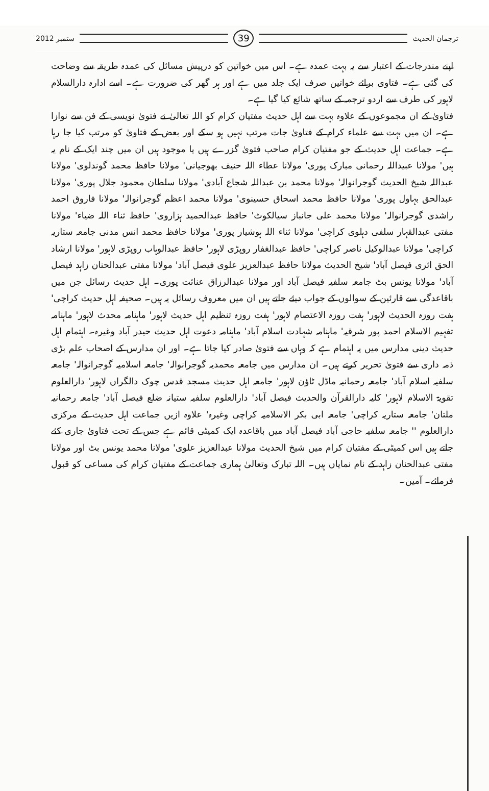ستمبر 2012
39
ترجمان الحدیث
اپنے مندرجات کے اعتبار سے یہ بہت عمدہ ہے۔ اس میں خواتین کو درپیش مسائل کی عمدہ طریقہ سے وضاحت کی گئی ہے۔ فتاوی برائے خواتین صرف ایک جلد میں ہے اور ہر گھر کی ضرورت ہے۔ اسے ادارہ دارالسلام لاہور کی طرف سے اردو ترجمہ کے ساتھ شائع کیا گیا ہے۔
فتاویٰ کے ان مجموعوں کے علاوہ بہت سے اہل حدیث مفتیان کرام کو اللہ تعالیٰ نے فتویٰ نویسی کے فن سے نوازا ہے۔ ان میں بہت سے علماء کرام کے فتاویٰ جات مرتب نہیں ہو سکے اور بعض کے فتاویٰ کو مرتب کیا جا رہا ہے۔ جماعت اہل حدیث کے جو مفتیان کرام صاحب فتویٰ گزرے ہیں یا موجود ہیں ان میں چند ایک کے نام یہ ہیں' مولانا عبیداللہ رحمانی مبارک پوری' مولانا عطاء اللہ حنیف بھوجیانی' مولانا حافظ محمد گوندلوی' مولانا عبداللہ شیخ الحدیث گوجرانوالہ' مولانا محمد بن عبداللہ شجاع آبادی' مولانا سلطان محمود جلال پوری' مولانا عبدالحق بہاول پوری' مولانا حافظ محمد اسحاق حسینوی' مولانا محمد اعظم گوجرانوالہ' مولانا فاروق احمد راشدی گوجرانوالہ' مولانا محمد علی جانباز سیالکوٹ' حافظ عبدالحمید ہزاروی' حافظ ثناء اللہ ضیاء' مولانا مفتی عبدالقہار سلفی دہلوی کراچی' مولانا ثناء اللہ ہوشیار پوری' مولانا حافظ محمد انس مدنی جامعہ ستاریہ کراچی' مولانا عبدالوکیل ناصر کراچی' حافظ عبدالغفار روپڑی لاہور' حافظ عبدالوہاب روپڑی لاہور' مولانا ارشاد الحق اثری فیصل آباد' شیخ الحدیث مولانا حافظ عبدالعزیز علوی فیصل آباد' مولانا مفتی عبدالحنان زاہد فیصل آباد' مولانا یونس بٹ جامعہ سلفیہ فیصل آباد اور مولانا عبدالرزاق عنائت پوری۔ اہل حدیث رسائل جن میں باقاعدگی سے قارئین کے سوالوں کے جواب دیئے جاتے ہیں ان میں معروف رسائل یہ ہیں۔ صحیفہ اہل حدیث کراچی' ہفت روزہ الحدیث لاہور' ہفت روزہ الاعتصام لاہور' ہفت روزہ تنظیم اہل حدیث لاہور' ماہنامہ محدث لاہور' ماہنامہ تفہیم الاسلام احمد پور شرقیہ' ماہنامہ شہادت اسلام آباد' ماہنامہ دعوت اہل حدیث حیدر آباد وغیرہ۔ اہتمام اہل حدیث دینی مدارس میں یہ اہتمام ہے کہ وہاں سے فتویٰ صادر کیا جاتا ہے۔ اور ان مدارس کے اصحاب علم بڑی ذمہ داری سے فتویٰ تحریر کرتے ہیں۔ ان مدارس میں جامعہ محمدیہ گوجرانوالہ' جامعہ اسلامیہ گوجرانوالہ' جامعہ سلفیہ اسلام آباد' جامعہ رحمانیہ ماڈل ٹاؤن لاہور' جامعہ اہل حدیث مسجد قدس چوک دالگراں لاہور' دارالعلوم تقویۃ الاسلام لاہور' کلیہ دارالقرآن والحدیث فیصل آباد' دارالعلوم سلفیہ ستیانہ ضلع فیصل آباد' جامعہ رحمانیہ ملتان' جامعہ ستاریہ کراچی' جامعہ ابی بکر الاسلامیہ کراچی وغیرہ' علاوہ ازیں جماعت اہل حدیث کے مرکزی دارالعلوم '' جامعہ سلفیہ حاجی آباد فیصل آباد میں باقاعدہ ایک کمیٹی قائم ہے جس کے تحت فتاویٰ جاری کئے جاتے ہیں اس کمیٹی کے مفتیان کرام میں شیخ الحدیث مولانا عبدالعزیز علوی' مولانا محمد یونس بٹ اور مولانا مفتی عبدالحنان زاہد کے نام نمایاں ہیں۔ اللہ تبارک وتعالیٰ ہماری جماعت کے مفتیان کرام کی مساعی کو قبول فرمائے۔ آمین۔